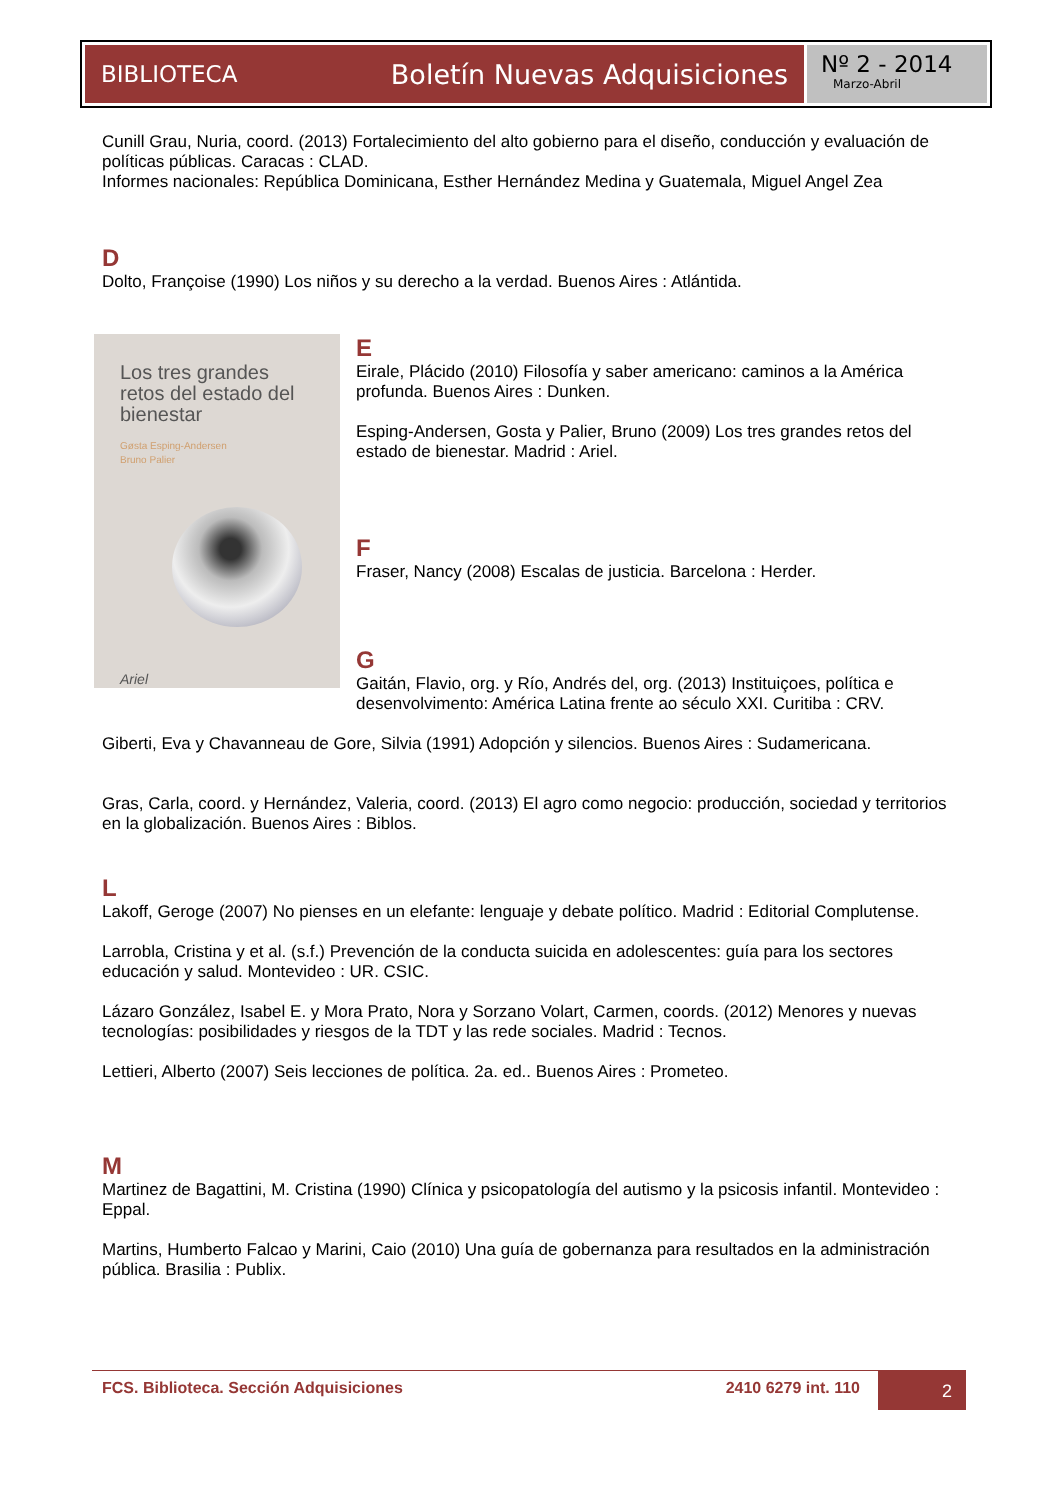BIBLIOTECA Boletín Nuevas Adquisiciones
Nº 2 - 2014
Marzo-Abril
Cunill Grau, Nuria, coord. (2013) Fortalecimiento del alto gobierno para el diseño, conducción y evaluación de políticas públicas. Caracas : CLAD.
Informes nacionales: República Dominicana, Esther Hernández Medina y Guatemala, Miguel Angel Zea
D
Dolto, Françoise (1990) Los niños y su derecho a la verdad. Buenos Aires : Atlántida.
Los tres grandes retos del estado del bienestar
Gøsta Esping-Andersen
Bruno Palier
Ariel
E
Eirale, Plácido (2010) Filosofía y saber americano: caminos a la América profunda. Buenos Aires : Dunken.
Esping-Andersen, Gosta y Palier, Bruno (2009) Los tres grandes retos del estado de bienestar. Madrid : Ariel.
F
Fraser, Nancy (2008) Escalas de justicia. Barcelona : Herder.
G
Gaitán, Flavio, org. y Río, Andrés del, org. (2013) Instituiçoes, política e desenvolvimento: América Latina frente ao século XXI. Curitiba : CRV.
Giberti, Eva y Chavanneau de Gore, Silvia (1991) Adopción y silencios. Buenos Aires : Sudamericana.
Gras, Carla, coord. y Hernández, Valeria, coord. (2013) El agro como negocio: producción, sociedad y territorios en la globalización. Buenos Aires : Biblos.
L
Lakoff, Geroge (2007) No pienses en un elefante: lenguaje y debate político. Madrid : Editorial Complutense.
Larrobla, Cristina y et al. (s.f.) Prevención de la conducta suicida en adolescentes: guía para los sectores educación y salud. Montevideo : UR. CSIC.
Lázaro González, Isabel E. y Mora Prato, Nora y Sorzano Volart, Carmen, coords. (2012) Menores y nuevas tecnologías: posibilidades y riesgos de la TDT y las rede sociales. Madrid : Tecnos.
Lettieri, Alberto (2007) Seis lecciones de política. 2a. ed.. Buenos Aires : Prometeo.
M
Martinez de Bagattini, M. Cristina (1990) Clínica y psicopatología del autismo y la psicosis infantil. Montevideo : Eppal.
Martins, Humberto Falcao y Marini, Caio (2010) Una guía de gobernanza para resultados en la administración pública. Brasilia : Publix.
FCS. Biblioteca. Sección Adquisiciones
2410 6279 int. 110 2